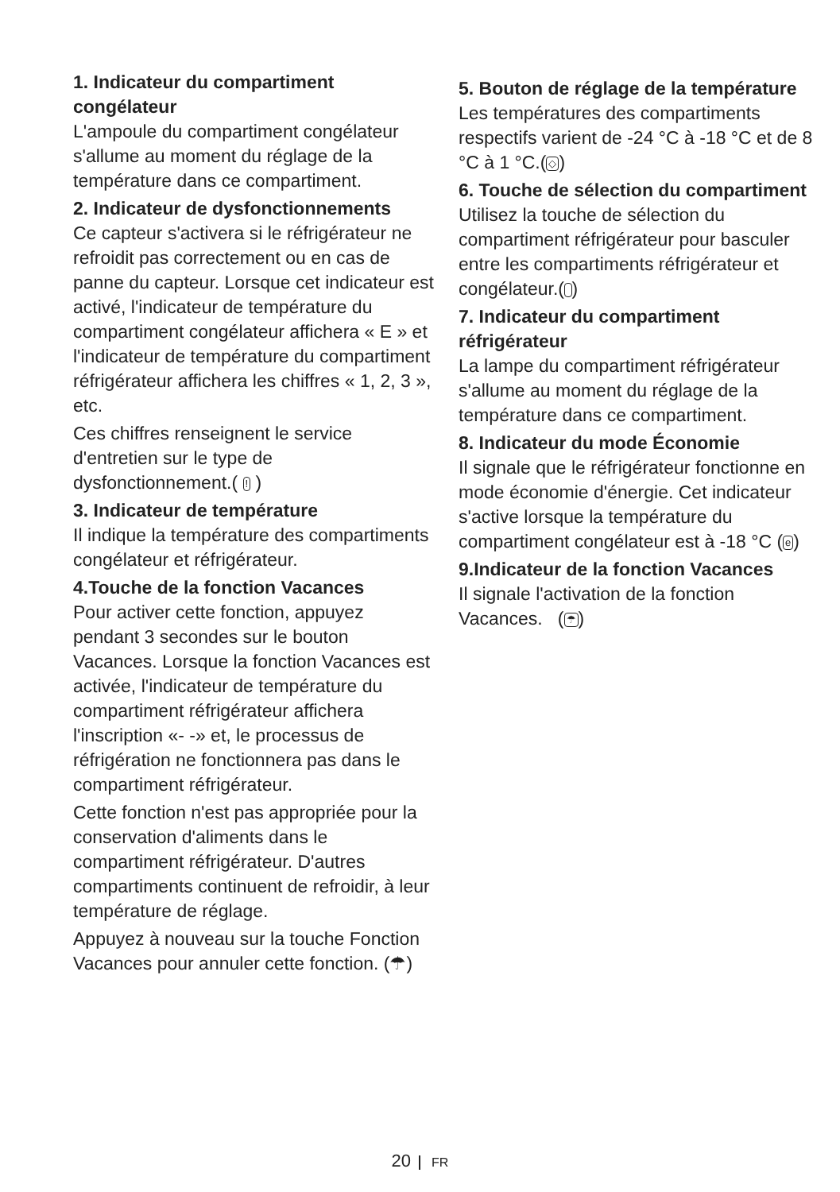1. Indicateur du compartiment congélateur
L'ampoule du compartiment congélateur s'allume au moment du réglage de la température dans ce compartiment.
2. Indicateur de dysfonctionnements
Ce capteur s'activera si le réfrigérateur ne refroidit pas correctement ou en cas de panne du capteur. Lorsque cet indicateur est activé, l'indicateur de température du compartiment congélateur affichera « E » et l'indicateur de température du compartiment réfrigérateur affichera les chiffres « 1, 2, 3 », etc.
Ces chiffres renseignent le service d'entretien sur le type de dysfonctionnement.( ! )
3. Indicateur de température
Il indique la température des compartiments congélateur et réfrigérateur.
4.Touche de la fonction Vacances
Pour activer cette fonction, appuyez pendant 3 secondes sur le bouton Vacances. Lorsque la fonction Vacances est activée, l'indicateur de température du compartiment réfrigérateur affichera l'inscription «- -» et, le processus de réfrigération ne fonctionnera pas dans le compartiment réfrigérateur.
Cette fonction n'est pas appropriée pour la conservation d'aliments dans le compartiment réfrigérateur. D'autres compartiments continuent de refroidir, à leur température de réglage.
Appuyez à nouveau sur la touche Fonction Vacances pour annuler cette fonction. (☂)
5. Bouton de réglage de la température
Les températures des compartiments respectifs varient de -24 °C à -18 °C et de 8 °C à 1 °C.(◇)
6. Touche de sélection du compartiment
Utilisez la touche de sélection du compartiment réfrigérateur pour basculer entre les compartiments réfrigérateur et congélateur.( )
7. Indicateur du compartiment réfrigérateur
La lampe du compartiment réfrigérateur s'allume au moment du réglage de la température dans ce compartiment.
8. Indicateur du mode Économie
Il signale que le réfrigérateur fonctionne en mode économie d'énergie. Cet indicateur s'active lorsque la température du compartiment congélateur est à -18 °C (e)
9.Indicateur de la fonction Vacances
Il signale l'activation de la fonction Vacances. (☂)
20 FR